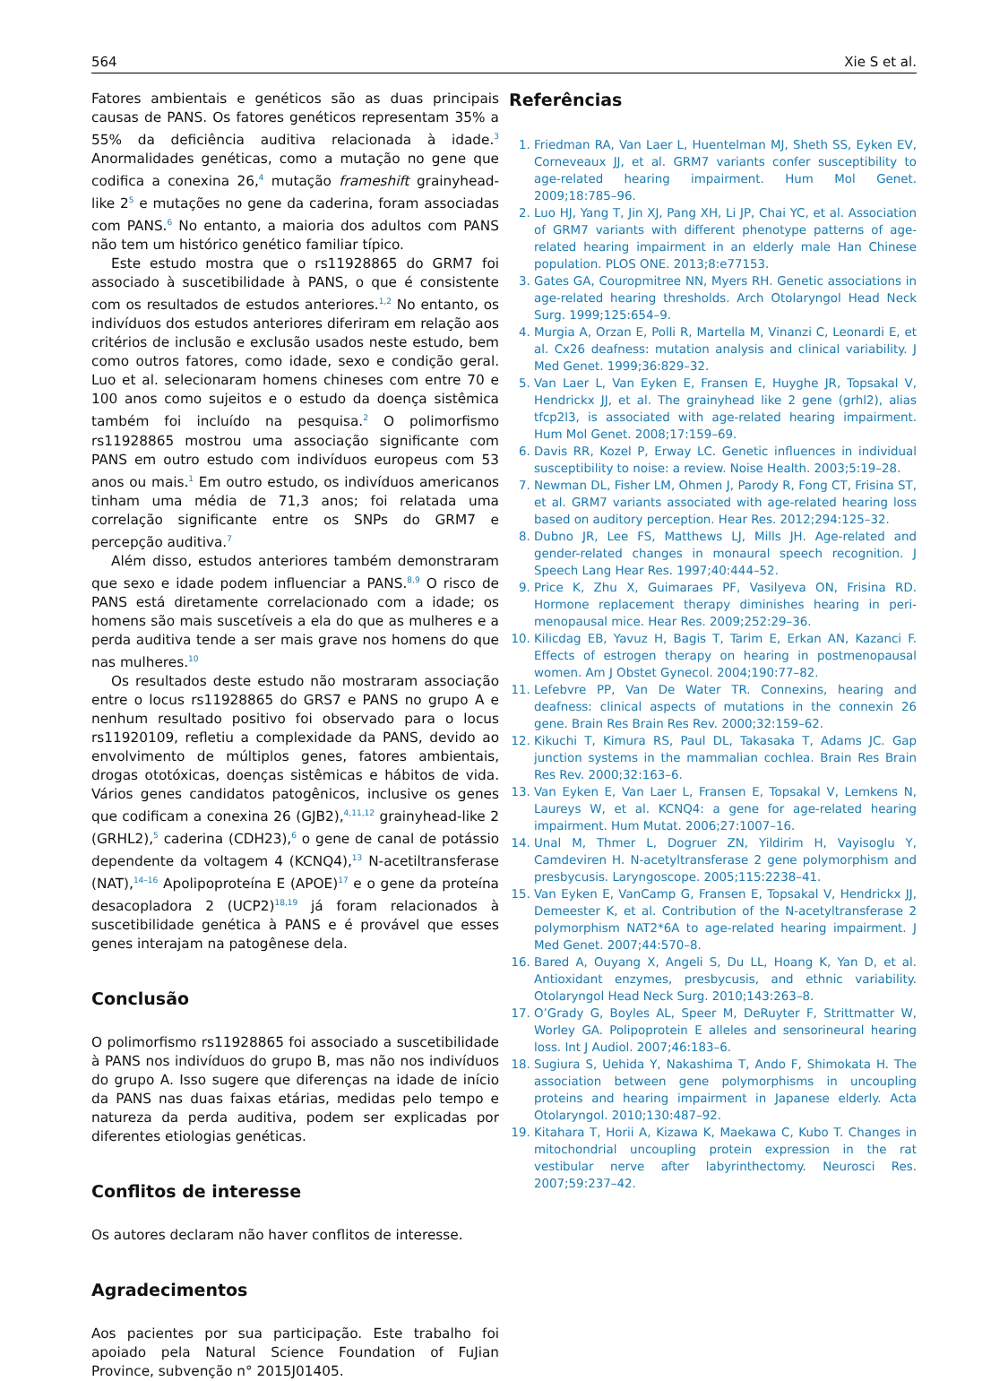564 Xie S et al.
Fatores ambientais e genéticos são as duas principais causas de PANS. Os fatores genéticos representam 35% a 55% da deficiência auditiva relacionada à idade.<sup>3</sup> Anormalidades genéticas, como a mutação no gene que codifica a conexina 26,<sup>4</sup> mutação frameshift grainyhead-like 2<sup>5</sup> e mutações no gene da caderina, foram associadas com PANS.<sup>6</sup> No entanto, a maioria dos adultos com PANS não tem um histórico genético familiar típico.
Este estudo mostra que o rs11928865 do GRM7 foi associado à suscetibilidade à PANS, o que é consistente com os resultados de estudos anteriores.<sup>1,2</sup> No entanto, os indivíduos dos estudos anteriores diferiram em relação aos critérios de inclusão e exclusão usados neste estudo, bem como outros fatores, como idade, sexo e condição geral. Luo et al. selecionaram homens chineses com entre 70 e 100 anos como sujeitos e o estudo da doença sistêmica também foi incluído na pesquisa.<sup>2</sup> O polimorfismo rs11928865 mostrou uma associação significante com PANS em outro estudo com indivíduos europeus com 53 anos ou mais.<sup>1</sup> Em outro estudo, os indivíduos americanos tinham uma média de 71,3 anos; foi relatada uma correlação significante entre os SNPs do GRM7 e percepção auditiva.<sup>7</sup>
Além disso, estudos anteriores também demonstraram que sexo e idade podem influenciar a PANS.<sup>8,9</sup> O risco de PANS está diretamente correlacionado com a idade; os homens são mais suscetíveis a ela do que as mulheres e a perda auditiva tende a ser mais grave nos homens do que nas mulheres.<sup>10</sup>
Os resultados deste estudo não mostraram associação entre o locus rs11928865 do GRS7 e PANS no grupo A e nenhum resultado positivo foi observado para o locus rs11920109, refletiu a complexidade da PANS, devido ao envolvimento de múltiplos genes, fatores ambientais, drogas ototóxicas, doenças sistêmicas e hábitos de vida. Vários genes candidatos patogênicos, inclusive os genes que codificam a conexina 26 (GJB2),<sup>4,11,12</sup> grainyhead-like 2 (GRHL2),<sup>5</sup> caderina (CDH23),<sup>6</sup> o gene de canal de potássio dependente da voltagem 4 (KCNQ4),<sup>13</sup> N-acetiltransferase (NAT),<sup>14–16</sup> Apolipoproteína E (APOE)<sup>17</sup> e o gene da proteína desacopladora 2 (UCP2)<sup>18,19</sup> já foram relacionados à suscetibilidade genética à PANS e é provável que esses genes interajam na patogênese dela.
Conclusão
O polimorfismo rs11928865 foi associado a suscetibilidade à PANS nos indivíduos do grupo B, mas não nos indivíduos do grupo A. Isso sugere que diferenças na idade de início da PANS nas duas faixas etárias, medidas pelo tempo e natureza da perda auditiva, podem ser explicadas por diferentes etiologias genéticas.
Conflitos de interesse
Os autores declaram não haver conflitos de interesse.
Agradecimentos
Aos pacientes por sua participação. Este trabalho foi apoiado pela Natural Science Foundation of FuJian Province, subvenção n° 2015J01405.
Referências
1. Friedman RA, Van Laer L, Huentelman MJ, Sheth SS, Eyken EV, Corneveaux JJ, et al. GRM7 variants confer susceptibility to age-related hearing impairment. Hum Mol Genet. 2009;18:785–96.
2. Luo HJ, Yang T, Jin XJ, Pang XH, Li JP, Chai YC, et al. Association of GRM7 variants with different phenotype patterns of age-related hearing impairment in an elderly male Han Chinese population. PLOS ONE. 2013;8:e77153.
3. Gates GA, Couropmitree NN, Myers RH. Genetic associations in age-related hearing thresholds. Arch Otolaryngol Head Neck Surg. 1999;125:654–9.
4. Murgia A, Orzan E, Polli R, Martella M, Vinanzi C, Leonardi E, et al. Cx26 deafness: mutation analysis and clinical variability. J Med Genet. 1999;36:829–32.
5. Van Laer L, Van Eyken E, Fransen E, Huyghe JR, Topsakal V, Hendrickx JJ, et al. The grainyhead like 2 gene (grhl2), alias tfcp2l3, is associated with age-related hearing impairment. Hum Mol Genet. 2008;17:159–69.
6. Davis RR, Kozel P, Erway LC. Genetic influences in individual susceptibility to noise: a review. Noise Health. 2003;5:19–28.
7. Newman DL, Fisher LM, Ohmen J, Parody R, Fong CT, Frisina ST, et al. GRM7 variants associated with age-related hearing loss based on auditory perception. Hear Res. 2012;294:125–32.
8. Dubno JR, Lee FS, Matthews LJ, Mills JH. Age-related and gender-related changes in monaural speech recognition. J Speech Lang Hear Res. 1997;40:444–52.
9. Price K, Zhu X, Guimaraes PF, Vasilyeva ON, Frisina RD. Hormone replacement therapy diminishes hearing in peri-menopausal mice. Hear Res. 2009;252:29–36.
10. Kilicdag EB, Yavuz H, Bagis T, Tarim E, Erkan AN, Kazanci F. Effects of estrogen therapy on hearing in postmenopausal women. Am J Obstet Gynecol. 2004;190:77–82.
11. Lefebvre PP, Van De Water TR. Connexins, hearing and deafness: clinical aspects of mutations in the connexin 26 gene. Brain Res Brain Res Rev. 2000;32:159–62.
12. Kikuchi T, Kimura RS, Paul DL, Takasaka T, Adams JC. Gap junction systems in the mammalian cochlea. Brain Res Brain Res Rev. 2000;32:163–6.
13. Van Eyken E, Van Laer L, Fransen E, Topsakal V, Lemkens N, Laureys W, et al. KCNQ4: a gene for age-related hearing impairment. Hum Mutat. 2006;27:1007–16.
14. Unal M, Thmer L, Dogruer ZN, Yildirim H, Vayisoglu Y, Camdeviren H. N-acetyltransferase 2 gene polymorphism and presbycusis. Laryngoscope. 2005;115:2238–41.
15. Van Eyken E, VanCamp G, Fransen E, Topsakal V, Hendrickx JJ, Demeester K, et al. Contribution of the N-acetyltransferase 2 polymorphism NAT2*6A to age-related hearing impairment. J Med Genet. 2007;44:570–8.
16. Bared A, Ouyang X, Angeli S, Du LL, Hoang K, Yan D, et al. Antioxidant enzymes, presbycusis, and ethnic variability. Otolaryngol Head Neck Surg. 2010;143:263–8.
17. O’Grady G, Boyles AL, Speer M, DeRuyter F, Strittmatter W, Worley GA. Polipoprotein E alleles and sensorineural hearing loss. Int J Audiol. 2007;46:183–6.
18. Sugiura S, Uehida Y, Nakashima T, Ando F, Shimokata H. The association between gene polymorphisms in uncoupling proteins and hearing impairment in Japanese elderly. Acta Otolaryngol. 2010;130:487–92.
19. Kitahara T, Horii A, Kizawa K, Maekawa C, Kubo T. Changes in mitochondrial uncoupling protein expression in the rat vestibular nerve after labyrinthectomy. Neurosci Res. 2007;59:237–42.